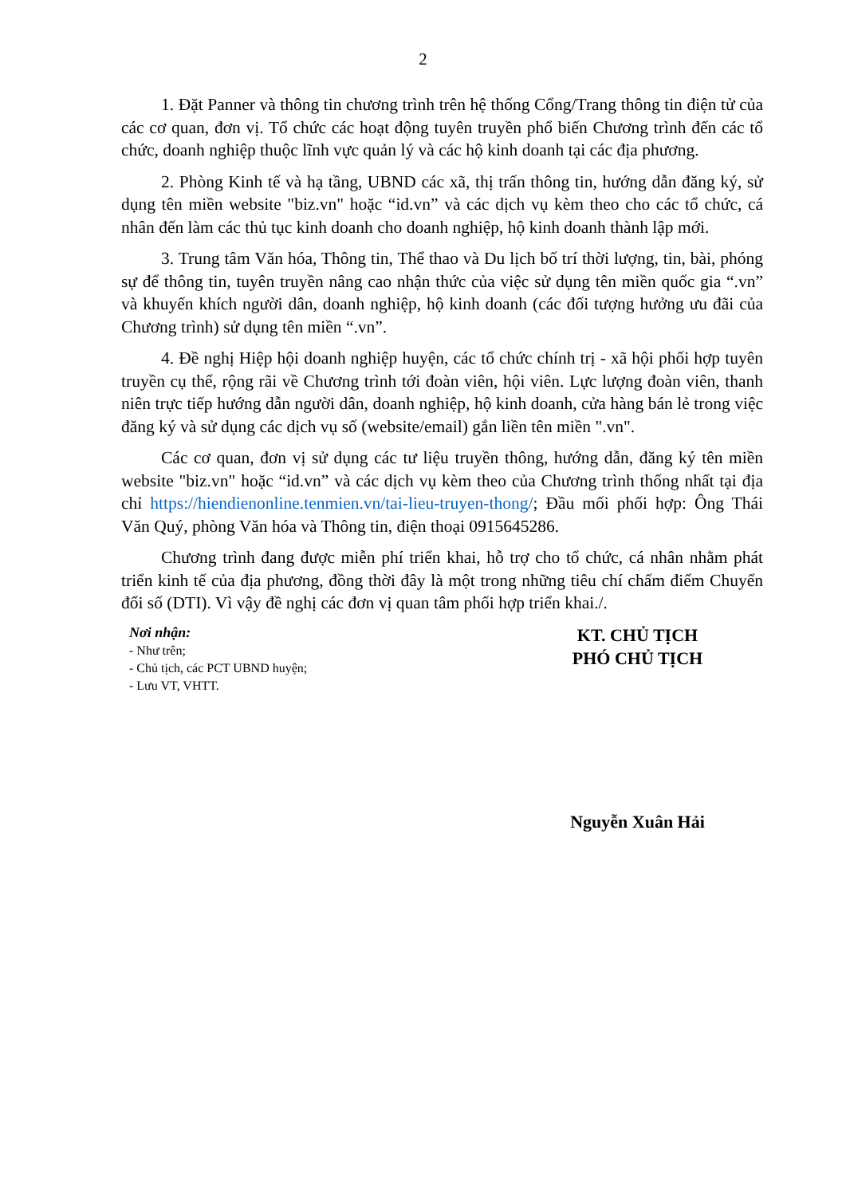2
1. Đặt Panner và thông tin chương trình trên hệ thống Cổng/Trang thông tin điện tử của các cơ quan, đơn vị. Tổ chức các hoạt động tuyên truyền phổ biến Chương trình đến các tổ chức, doanh nghiệp thuộc lĩnh vực quản lý và các hộ kinh doanh tại các địa phương.
2. Phòng Kinh tế và hạ tầng, UBND các xã, thị trấn thông tin, hướng dẫn đăng ký, sử dụng tên miền website "biz.vn" hoặc “id.vn” và các dịch vụ kèm theo cho các tổ chức, cá nhân đến làm các thủ tục kinh doanh cho doanh nghiệp, hộ kinh doanh thành lập mới.
3. Trung tâm Văn hóa, Thông tin, Thể thao và Du lịch bố trí thời lượng, tin, bài, phóng sự để thông tin, tuyên truyền nâng cao nhận thức của việc sử dụng tên miền quốc gia “.vn” và khuyến khích người dân, doanh nghiệp, hộ kinh doanh (các đối tượng hưởng ưu đãi của Chương trình) sử dụng tên miền “.vn”.
4. Đề nghị Hiệp hội doanh nghiệp huyện, các tổ chức chính trị - xã hội phối hợp tuyên truyền cụ thể, rộng rãi về Chương trình tới đoàn viên, hội viên. Lực lượng đoàn viên, thanh niên trực tiếp hướng dẫn người dân, doanh nghiệp, hộ kinh doanh, cửa hàng bán lẻ trong việc đăng ký và sử dụng các dịch vụ số (website/email) gắn liền tên miền ".vn".
Các cơ quan, đơn vị sử dụng các tư liệu truyền thông, hướng dẫn, đăng ký tên miền website "biz.vn" hoặc “id.vn” và các dịch vụ kèm theo của Chương trình thống nhất tại địa chỉ https://hiendienonline.tenmien.vn/tai-lieu-truyen-thong/; Đầu mối phối hợp: Ông Thái Văn Quý, phòng Văn hóa và Thông tin, điện thoại 0915645286.
Chương trình đang được miễn phí triển khai, hỗ trợ cho tổ chức, cá nhân nhằm phát triển kinh tế của địa phương, đồng thời đây là một trong những tiêu chí chấm điểm Chuyển đổi số (DTI). Vì vậy đề nghị các đơn vị quan tâm phối hợp triển khai./.
Nơi nhận:
- Như trên;
- Chủ tịch, các PCT UBND huyện;
- Lưu VT, VHTT.
KT. CHỦ TỊCH
PHÓ CHỦ TỊCH
Nguyễn Xuân Hải